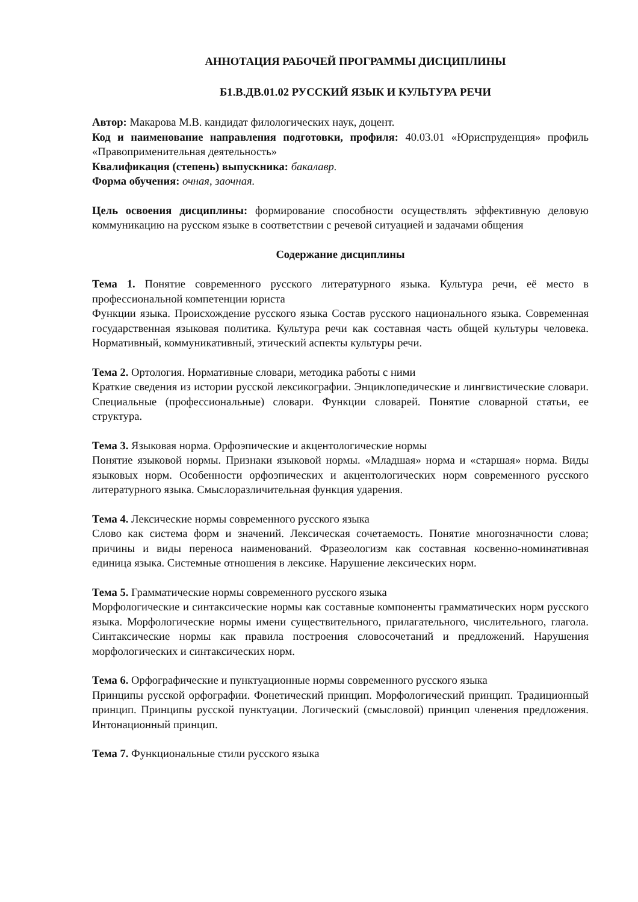АННОТАЦИЯ РАБОЧЕЙ ПРОГРАММЫ ДИСЦИПЛИНЫ
Б1.В.ДВ.01.02 РУССКИЙ ЯЗЫК И КУЛЬТУРА РЕЧИ
Автор: Макарова М.В. кандидат филологических наук, доцент.
Код и наименование направления подготовки, профиля: 40.03.01 «Юриспруденция» профиль «Правоприменительная деятельность»
Квалификация (степень) выпускника: бакалавр.
Форма обучения: очная, заочная.
Цель освоения дисциплины: формирование способности осуществлять эффективную деловую коммуникацию на русском языке в соответствии с речевой ситуацией и задачами общения
Содержание дисциплины
Тема 1. Понятие современного русского литературного языка. Культура речи, её место в профессиональной компетенции юриста
Функции языка. Происхождение русского языка Состав русского национального языка. Современная государственная языковая политика. Культура речи как составная часть общей культуры человека. Нормативный, коммуникативный, этический аспекты культуры речи.
Тема 2. Ортология. Нормативные словари, методика работы с ними
Краткие сведения из истории русской лексикографии. Энциклопедические и лингвистические словари. Специальные (профессиональные) словари. Функции словарей. Понятие словарной статьи, ее структура.
Тема 3. Языковая норма. Орфоэпические и акцентологические нормы
Понятие языковой нормы. Признаки языковой нормы. «Младшая» норма и «старшая» норма. Виды языковых норм. Особенности орфоэпических и акцентологических норм современного русского литературного языка. Смыслоразличительная функция ударения.
Тема 4. Лексические нормы современного русского языка
Слово как система форм и значений. Лексическая сочетаемость. Понятие многозначности слова; причины и виды переноса наименований. Фразеологизм как составная косвенно-номинативная единица языка. Системные отношения в лексике. Нарушение лексических норм.
Тема 5. Грамматические нормы современного русского языка
Морфологические и синтаксические нормы как составные компоненты грамматических норм русского языка. Морфологические нормы имени существительного, прилагательного, числительного, глагола. Синтаксические нормы как правила построения словосочетаний и предложений. Нарушения морфологических и синтаксических норм.
Тема 6. Орфографические и пунктуационные нормы современного русского языка
Принципы русской орфографии. Фонетический принцип. Морфологический принцип. Традиционный принцип. Принципы русской пунктуации. Логический (смысловой) принцип членения предложения. Интонационный принцип.
Тема 7. Функциональные стили русского языка